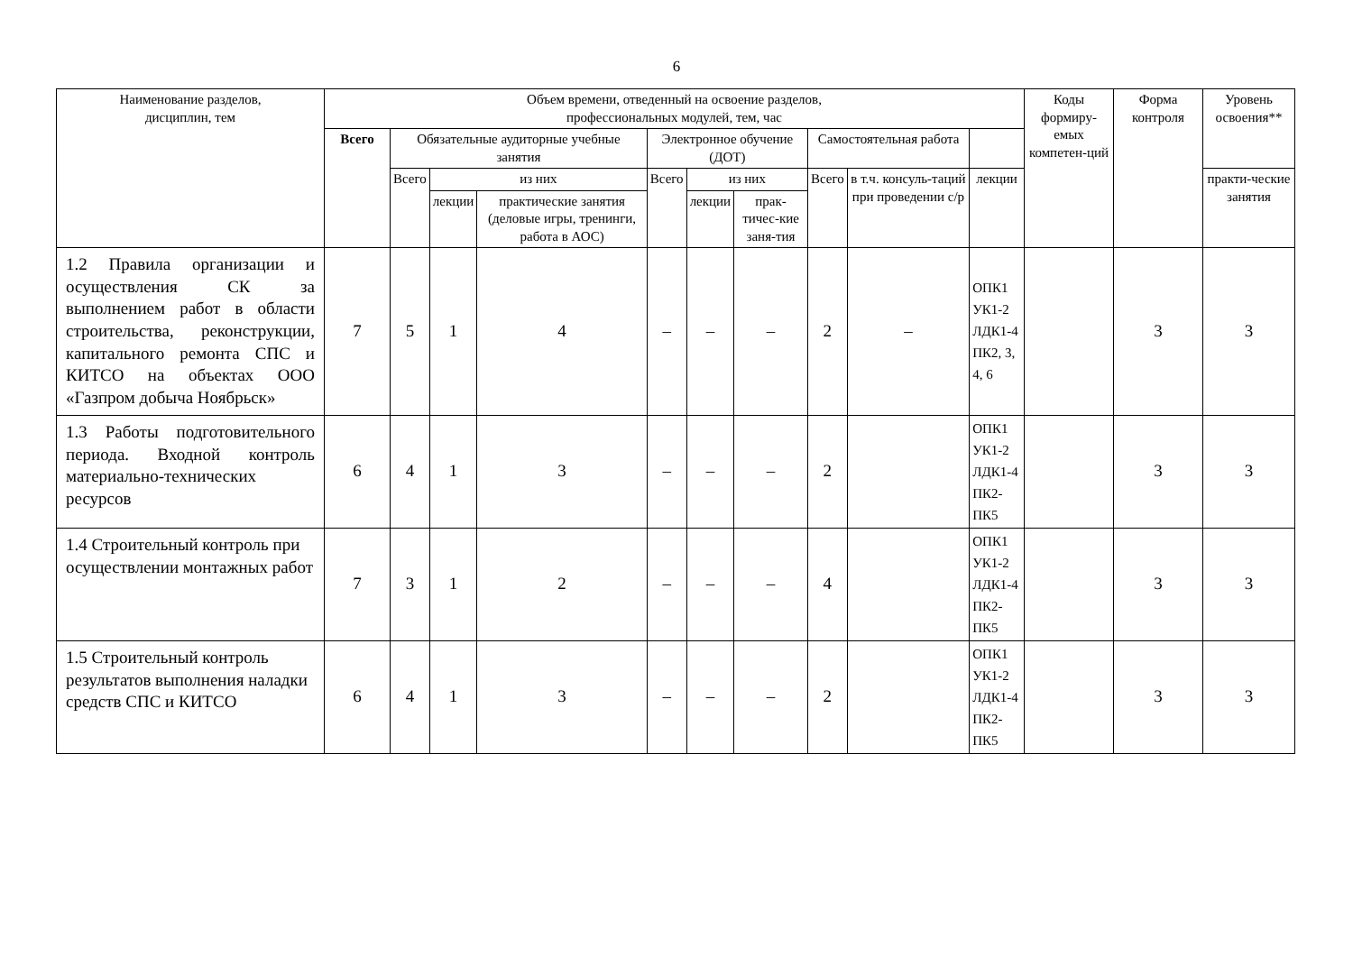6
| Наименование разделов, дисциплин, тем | Объем времени, отведенный на освоение разделов, профессиональных модулей, тем, час | | | | | | | | | | Коды формиру-емых компетен-ций | Форма контроля | Уровень освоения** |
| --- | --- | --- | --- | --- | --- | --- | --- | --- | --- | --- | --- | --- | --- |
| | Всего | Обязательные аудиторные учебные занятия | | | Электронное обучение (ДОТ) | | | Самостоятельная работа | | | | | |
| | | Всего | из них | | Всего | из них | | Всего | в т.ч. консуль-таций при проведении с/р | лекции | | | практи-ческие занятия |
| | | | лекции | практические занятия (деловые игры, тренинги, работа в АОС) | | лекции | прак-тичес-кие заня-тия | | | | | | |
| 1.2 Правила организации и осуществления СК за выполнением работ в области строительства, реконструкции, капитального ремонта СПС и КИТСО на объектах ООО «Газпром добыча Ноябрьск» | 7 | 5 | 1 | 4 | – | – | – | 2 | – | ОПК1 УК1-2 ЛДК1-4 ПК2, 3, 4, 6 | | 3 | 3 |
| 1.3 Работы подготовительного периода. Входной контроль материально-технических ресурсов | 6 | 4 | 1 | 3 | – | – | – | 2 | | ОПК1 УК1-2 ЛДК1-4 ПК2-ПК5 | | 3 | 3 |
| 1.4 Строительный контроль при осуществлении монтажных работ | 7 | 3 | 1 | 2 | – | – | – | 4 | | ОПК1 УК1-2 ЛДК1-4 ПК2-ПК5 | | 3 | 3 |
| 1.5 Строительный контроль результатов выполнения наладки средств СПС и КИТСО | 6 | 4 | 1 | 3 | – | – | – | 2 | | ОПК1 УК1-2 ЛДК1-4 ПК2-ПК5 | | 3 | 3 |